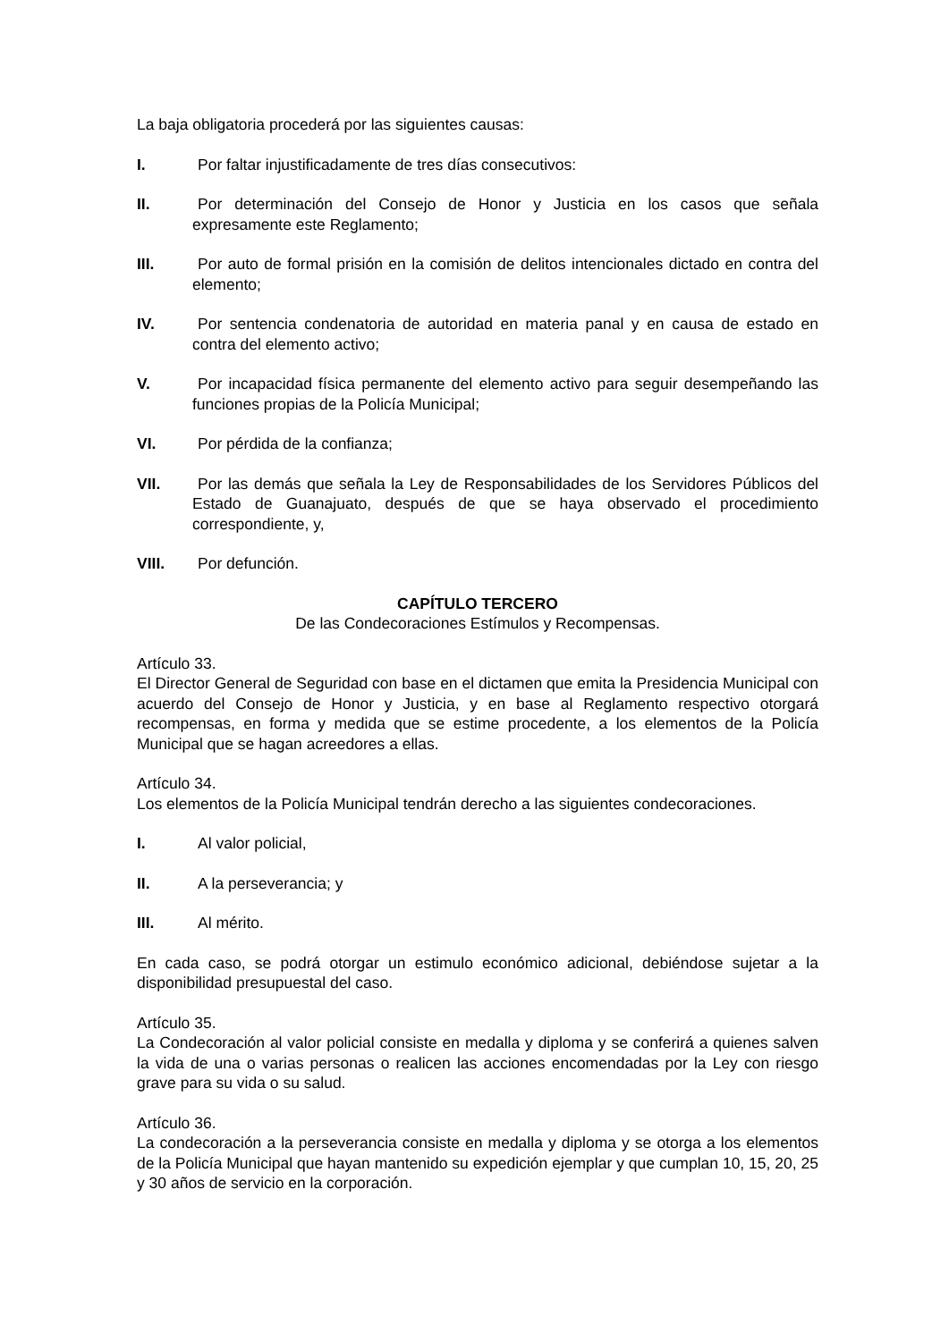La baja obligatoria procederá por las siguientes causas:
I. Por faltar injustificadamente de tres días consecutivos:
II. Por determinación del Consejo de Honor y Justicia en los casos que señala expresamente este Reglamento;
III. Por auto de formal prisión en la comisión de delitos intencionales dictado en contra del elemento;
IV. Por sentencia condenatoria de autoridad en materia panal y en causa de estado en contra del elemento activo;
V. Por incapacidad física permanente del elemento activo para seguir desempeñando las funciones propias de la Policía Municipal;
VI. Por pérdida de la confianza;
VII. Por las demás que señala la Ley de Responsabilidades de los Servidores Públicos del Estado de Guanajuato, después de que se haya observado el procedimiento correspondiente, y,
VIII. Por defunción.
CAPÍTULO TERCERO
De las Condecoraciones Estímulos y Recompensas.
Artículo 33.
El Director General de Seguridad con base en el dictamen que emita la Presidencia Municipal con acuerdo del Consejo de Honor y Justicia, y en base al Reglamento respectivo otorgará recompensas, en forma y medida que se estime procedente, a los elementos de la Policía Municipal que se hagan acreedores a ellas.
Artículo 34.
Los elementos de la Policía Municipal tendrán derecho a las siguientes condecoraciones.
I. Al valor policial,
II. A la perseverancia; y
III. Al mérito.
En cada caso, se podrá otorgar un estimulo económico adicional, debiéndose sujetar a la disponibilidad presupuestal del caso.
Artículo 35.
La Condecoración al valor policial consiste en medalla y diploma y se conferirá a quienes salven la vida de una o varias personas o realicen las acciones encomendadas por la Ley con riesgo grave para su vida o su salud.
Artículo 36.
La condecoración a la perseverancia consiste en medalla y diploma y se otorga a los elementos de la Policía Municipal que hayan mantenido su expedición ejemplar y que cumplan 10, 15, 20, 25 y 30 años de servicio en la corporación.